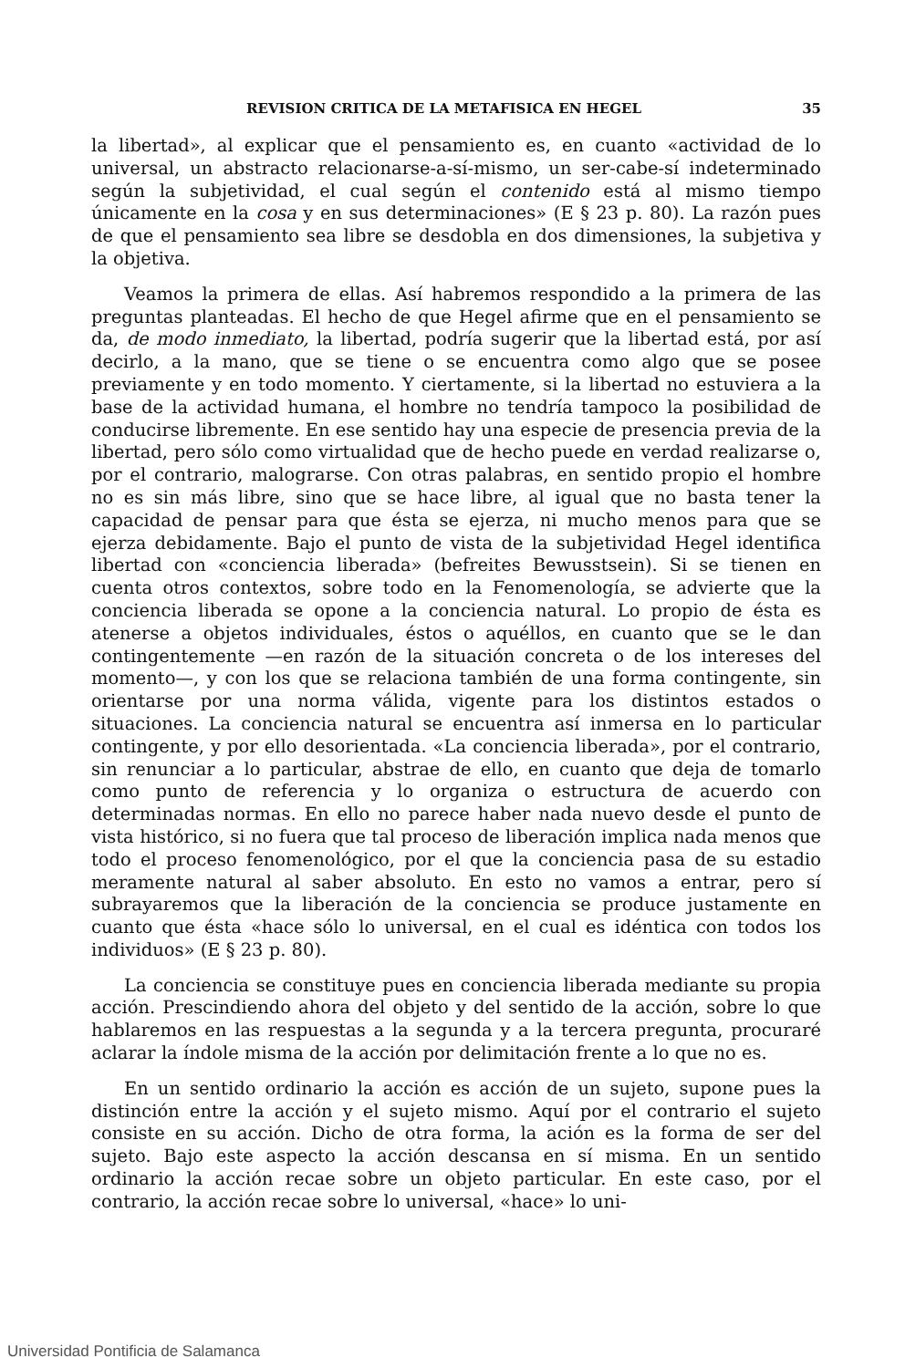REVISION CRITICA DE LA METAFISICA EN HEGEL 35
la libertad», al explicar que el pensamiento es, en cuanto «actividad de lo universal, un abstracto relacionarse-a-sí-mismo, un ser-cabe-sí indeterminado según la subjetividad, el cual según el contenido está al mismo tiempo únicamente en la cosa y en sus determinaciones» (E § 23 p. 80). La razón pues de que el pensamiento sea libre se desdobla en dos dimensiones, la subjetiva y la objetiva.
Veamos la primera de ellas. Así habremos respondido a la primera de las preguntas planteadas. El hecho de que Hegel afirme que en el pensamiento se da, de modo inmediato, la libertad, podría sugerir que la libertad está, por así decirlo, a la mano, que se tiene o se encuentra como algo que se posee previamente y en todo momento. Y ciertamente, si la libertad no estuviera a la base de la actividad humana, el hombre no tendría tampoco la posibilidad de conducirse libremente. En ese sentido hay una especie de presencia previa de la libertad, pero sólo como virtualidad que de hecho puede en verdad realizarse o, por el contrario, malograrse. Con otras palabras, en sentido propio el hombre no es sin más libre, sino que se hace libre, al igual que no basta tener la capacidad de pensar para que ésta se ejerza, ni mucho menos para que se ejerza debidamente. Bajo el punto de vista de la subjetividad Hegel identifica libertad con «conciencia liberada» (befreites Bewusstsein). Si se tienen en cuenta otros contextos, sobre todo en la Fenomenología, se advierte que la conciencia liberada se opone a la conciencia natural. Lo propio de ésta es atenerse a objetos individuales, éstos o aquéllos, en cuanto que se le dan contingentemente —en razón de la situación concreta o de los intereses del momento—, y con los que se relaciona también de una forma contingente, sin orientarse por una norma válida, vigente para los distintos estados o situaciones. La conciencia natural se encuentra así inmersa en lo particular contingente, y por ello desorientada. «La conciencia liberada», por el contrario, sin renunciar a lo particular, abstrae de ello, en cuanto que deja de tomarlo como punto de referencia y lo organiza o estructura de acuerdo con determinadas normas. En ello no parece haber nada nuevo desde el punto de vista histórico, si no fuera que tal proceso de liberación implica nada menos que todo el proceso fenomenológico, por el que la conciencia pasa de su estadio meramente natural al saber absoluto. En esto no vamos a entrar, pero sí subrayaremos que la liberación de la conciencia se produce justamente en cuanto que ésta «hace sólo lo universal, en el cual es idéntica con todos los individuos» (E § 23 p. 80).
La conciencia se constituye pues en conciencia liberada mediante su propia acción. Prescindiendo ahora del objeto y del sentido de la acción, sobre lo que hablaremos en las respuestas a la segunda y a la tercera pregunta, procuraré aclarar la índole misma de la acción por delimitación frente a lo que no es.
En un sentido ordinario la acción es acción de un sujeto, supone pues la distinción entre la acción y el sujeto mismo. Aquí por el contrario el sujeto consiste en su acción. Dicho de otra forma, la ación es la forma de ser del sujeto. Bajo este aspecto la acción descansa en sí misma. En un sentido ordinario la acción recae sobre un objeto particular. En este caso, por el contrario, la acción recae sobre lo universal, «hace» lo uni-
Universidad Pontificia de Salamanca